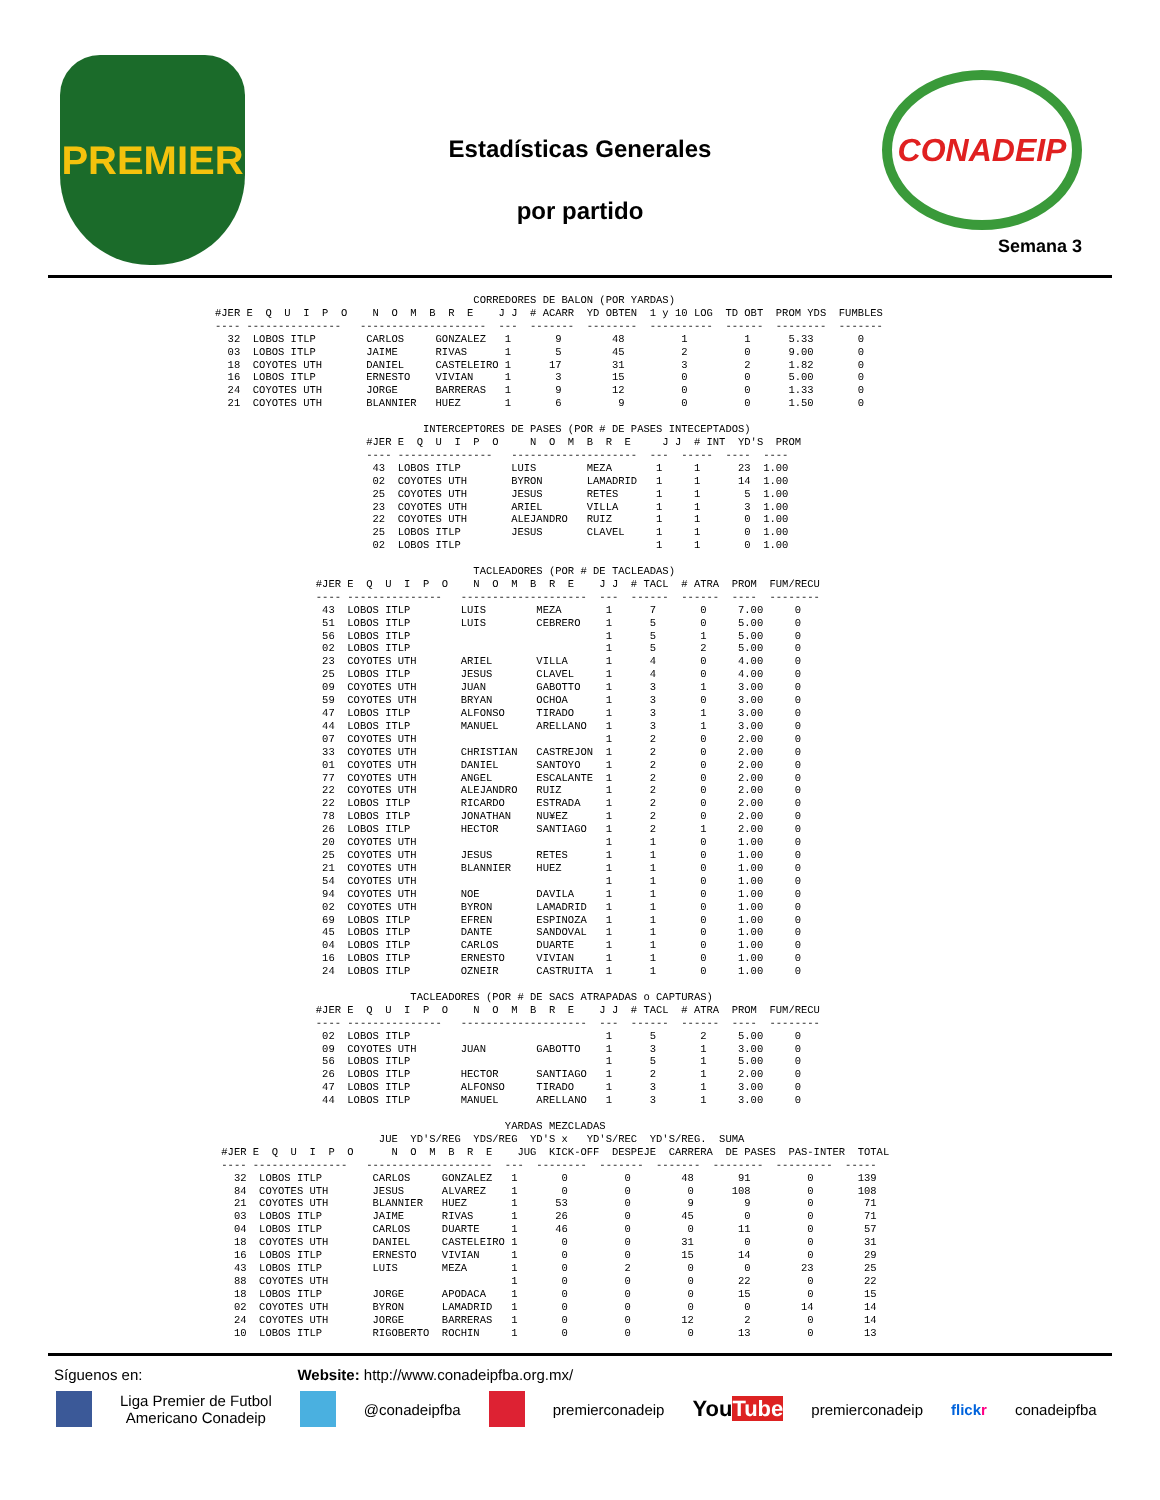PREMIER
Estadísticas Generales
por partido
CONADEIP
Semana 3
                                         CORREDORES DE BALON (POR YARDAS)
#JER E  Q  U  I  P  O    N  O  M  B  R  E    J J  # ACARR  YD OBTEN  1 y 10 LOG  TD OBT  PROM YDS  FUMBLES
---- ---------------   --------------------  ---  -------  --------  ----------  ------  --------  -------
  32  LOBOS ITLP        CARLOS     GONZALEZ   1       9        48         1         1      5.33       0
  03  LOBOS ITLP        JAIME      RIVAS      1       5        45         2         0      9.00       0
  18  COYOTES UTH       DANIEL     CASTELEIRO 1      17        31         3         2      1.82       0
  16  LOBOS ITLP        ERNESTO    VIVIAN     1       3        15         0         0      5.00       0
  24  COYOTES UTH       JORGE      BARRERAS   1       9        12         0         0      1.33       0
  21  COYOTES UTH       BLANNIER   HUEZ       1       6         9         0         0      1.50       0

                                 INTERCEPTORES DE PASES (POR # DE PASES INTECEPTADOS)
                        #JER E  Q  U  I  P  O     N  O  M  B  R  E     J J  # INT  YD'S  PROM
                        ---- ---------------   --------------------  ---  -----  ----  ----
                         43  LOBOS ITLP        LUIS        MEZA       1     1      23  1.00
                         02  COYOTES UTH       BYRON       LAMADRID   1     1      14  1.00
                         25  COYOTES UTH       JESUS       RETES      1     1       5  1.00
                         23  COYOTES UTH       ARIEL       VILLA      1     1       3  1.00
                         22  COYOTES UTH       ALEJANDRO   RUIZ       1     1       0  1.00
                         25  LOBOS ITLP        JESUS       CLAVEL     1     1       0  1.00
                         02  LOBOS ITLP                               1     1       0  1.00

                                         TACLEADORES (POR # DE TACLEADAS)
                #JER E  Q  U  I  P  O    N  O  M  B  R  E    J J  # TACL  # ATRA  PROM  FUM/RECU
                ---- ---------------   --------------------  ---  ------  ------  ----  --------
                 43  LOBOS ITLP        LUIS        MEZA       1      7       0     7.00     0
                 51  LOBOS ITLP        LUIS        CEBRERO    1      5       0     5.00     0
                 56  LOBOS ITLP                               1      5       1     5.00     0
                 02  LOBOS ITLP                               1      5       2     5.00     0
                 23  COYOTES UTH       ARIEL       VILLA      1      4       0     4.00     0
                 25  LOBOS ITLP        JESUS       CLAVEL     1      4       0     4.00     0
                 09  COYOTES UTH       JUAN        GABOTTO    1      3       1     3.00     0
                 59  COYOTES UTH       BRYAN       OCHOA      1      3       0     3.00     0
                 47  LOBOS ITLP        ALFONSO     TIRADO     1      3       1     3.00     0
                 44  LOBOS ITLP        MANUEL      ARELLANO   1      3       1     3.00     0
                 07  COYOTES UTH                              1      2       0     2.00     0
                 33  COYOTES UTH       CHRISTIAN   CASTREJON  1      2       0     2.00     0
                 01  COYOTES UTH       DANIEL      SANTOYO    1      2       0     2.00     0
                 77  COYOTES UTH       ANGEL       ESCALANTE  1      2       0     2.00     0
                 22  COYOTES UTH       ALEJANDRO   RUIZ       1      2       0     2.00     0
                 22  LOBOS ITLP        RICARDO     ESTRADA    1      2       0     2.00     0
                 78  LOBOS ITLP        JONATHAN    NU¥EZ      1      2       0     2.00     0
                 26  LOBOS ITLP        HECTOR      SANTIAGO   1      2       1     2.00     0
                 20  COYOTES UTH                              1      1       0     1.00     0
                 25  COYOTES UTH       JESUS       RETES      1      1       0     1.00     0
                 21  COYOTES UTH       BLANNIER    HUEZ       1      1       0     1.00     0
                 54  COYOTES UTH                              1      1       0     1.00     0
                 94  COYOTES UTH       NOE         DAVILA     1      1       0     1.00     0
                 02  COYOTES UTH       BYRON       LAMADRID   1      1       0     1.00     0
                 69  LOBOS ITLP        EFREN       ESPINOZA   1      1       0     1.00     0
                 45  LOBOS ITLP        DANTE       SANDOVAL   1      1       0     1.00     0
                 04  LOBOS ITLP        CARLOS      DUARTE     1      1       0     1.00     0
                 16  LOBOS ITLP        ERNESTO     VIVIAN     1      1       0     1.00     0
                 24  LOBOS ITLP        OZNEIR      CASTRUITA  1      1       0     1.00     0

                               TACLEADORES (POR # DE SACS ATRAPADAS o CAPTURAS)
                #JER E  Q  U  I  P  O    N  O  M  B  R  E    J J  # TACL  # ATRA  PROM  FUM/RECU
                ---- ---------------   --------------------  ---  ------  ------  ----  --------
                 02  LOBOS ITLP                               1      5       2     5.00     0
                 09  COYOTES UTH       JUAN        GABOTTO    1      3       1     3.00     0
                 56  LOBOS ITLP                               1      5       1     5.00     0
                 26  LOBOS ITLP        HECTOR      SANTIAGO   1      2       1     2.00     0
                 47  LOBOS ITLP        ALFONSO     TIRADO     1      3       1     3.00     0
                 44  LOBOS ITLP        MANUEL      ARELLANO   1      3       1     3.00     0

                                              YARDAS MEZCLADAS
                          JUE  YD'S/REG  YDS/REG  YD'S x   YD'S/REC  YD'S/REG.  SUMA
 #JER E  Q  U  I  P  O      N  O  M  B  R  E    JUG  KICK-OFF  DESPEJE  CARRERA  DE PASES  PAS-INTER  TOTAL
 ---- ---------------   --------------------  ---  --------  -------  -------  --------  ---------  -----
   32  LOBOS ITLP        CARLOS     GONZALEZ   1       0         0        48       91         0       139
   84  COYOTES UTH       JESUS      ALVAREZ    1       0         0         0      108         0       108
   21  COYOTES UTH       BLANNIER   HUEZ       1      53         0         9        9         0        71
   03  LOBOS ITLP        JAIME      RIVAS      1      26         0        45        0         0        71
   04  LOBOS ITLP        CARLOS     DUARTE     1      46         0         0       11         0        57
   18  COYOTES UTH       DANIEL     CASTELEIRO 1       0         0        31        0         0        31
   16  LOBOS ITLP        ERNESTO    VIVIAN     1       0         0        15       14         0        29
   43  LOBOS ITLP        LUIS       MEZA       1       0         2         0        0        23        25
   88  COYOTES UTH                             1       0         0         0       22         0        22
   18  LOBOS ITLP        JORGE      APODACA    1       0         0         0       15         0        15
   02  COYOTES UTH       BYRON      LAMADRID   1       0         0         0        0        14        14
   24  COYOTES UTH       JORGE      BARRERAS   1       0         0        12        2         0        14
   10  LOBOS ITLP        RIGOBERTO  ROCHIN     1       0         0         0       13         0        13
Síguenos en: Website: http://www.conadeipfba.org.mx/
Liga Premier de Futbol
Americano Conadeip @conadeipfba premierconadeip YouTube premierconadeip flickr conadeipfba